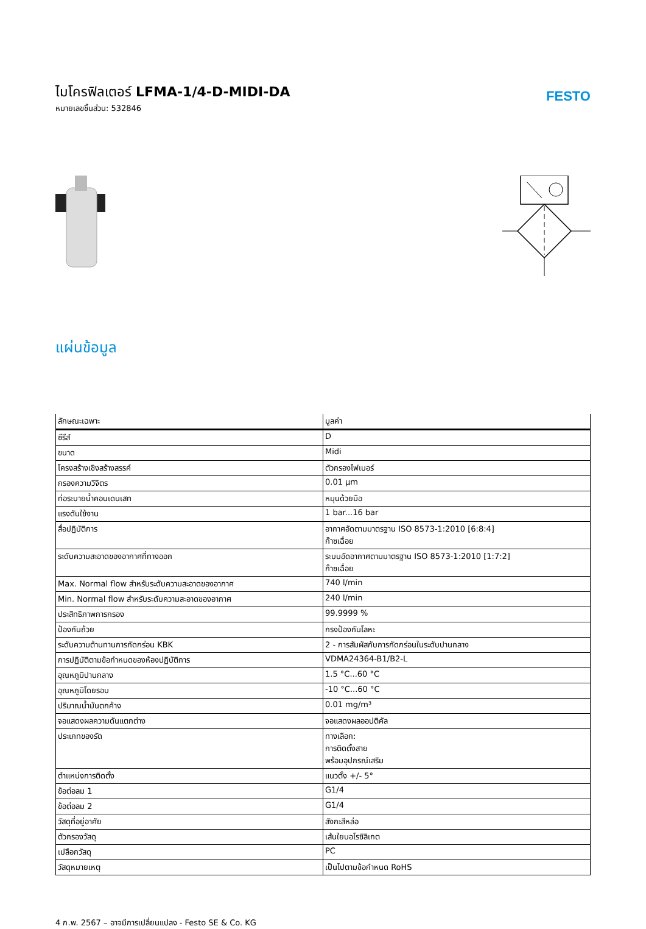ไมโครฟิลเตอร์ LFMA-1/4-D-MIDI-DA
หมายเลขชิ้นส่วน: 532846
FESTO
แผ่นข้อมูล
| ลักษณะเฉพาะ | มูลค่า |
| --- | --- |
| ซีรีส์ | D |
| ขนาด | Midi |
| โครงสร้างเชิงสร้างสรรค์ | ตัวกรองไฟเบอร์ |
| กรองความวิจิตร | 0.01 µm |
| ท่อระบายน้ำคอนเดนเสท | หมุนด้วยมือ |
| แรงดันใช้งาน | 1 bar...16 bar |
| สื่อปฏิบัติการ | อากาศอัดตามมาตรฐาน ISO 8573-1:2010 [6:8:4] ก๊าซเฉื่อย |
| ระดับความสะอาดของอากาศที่ทางออก | ระบบอัดอากาศตามมาตรฐาน ISO 8573-1:2010 [1:7:2] ก๊าซเฉื่อย |
| Max. Normal flow สำหรับระดับความสะอาดของอากาศ | 740 l/min |
| Min. Normal flow สำหรับระดับความสะอาดของอากาศ | 240 l/min |
| ประสิทธิภาพการกรอง | 99.9999 % |
| ป้องกันถ้วย | กรงป้องกันโลหะ |
| ระดับความต้านทานการกัดกร่อน KBK | 2 - การสัมผัสกับการกัดกร่อนในระดับปานกลาง |
| การปฏิบัติตามข้อกำหนดของห้องปฏิบัติการ | VDMA24364-B1/B2-L |
| อุณหภูมิปานกลาง | 1.5 °C...60 °C |
| อุณหภูมิโดยรอบ | -10 °C...60 °C |
| ปริมาณน้ำมันตกค้าง | 0.01 mg/m³ |
| จอแสดงผลความดันแตกต่าง | จอแสดงผลออปติคัล |
| ประเภทของรัด | ทางเลือก: การติดตั้งสาย พร้อมอุปกรณ์เสริม |
| ตำแหน่งการติดตั้ง | แนวตั้ง +/- 5° |
| ข้อต่อลม 1 | G1/4 |
| ข้อต่อลม 2 | G1/4 |
| วัสดุที่อยู่อาศัย | สังกะสีหล่อ |
| ตัวกรองวัสดุ | เส้นใยบอโรซิลิเกต |
| เปลือกวัสดุ | PC |
| วัสดุหมายเหตุ | เป็นไปตามข้อกำหนด RoHS |
4 ก.พ. 2567 – อาจมีการเปลี่ยนแปลง - Festo SE & Co. KG